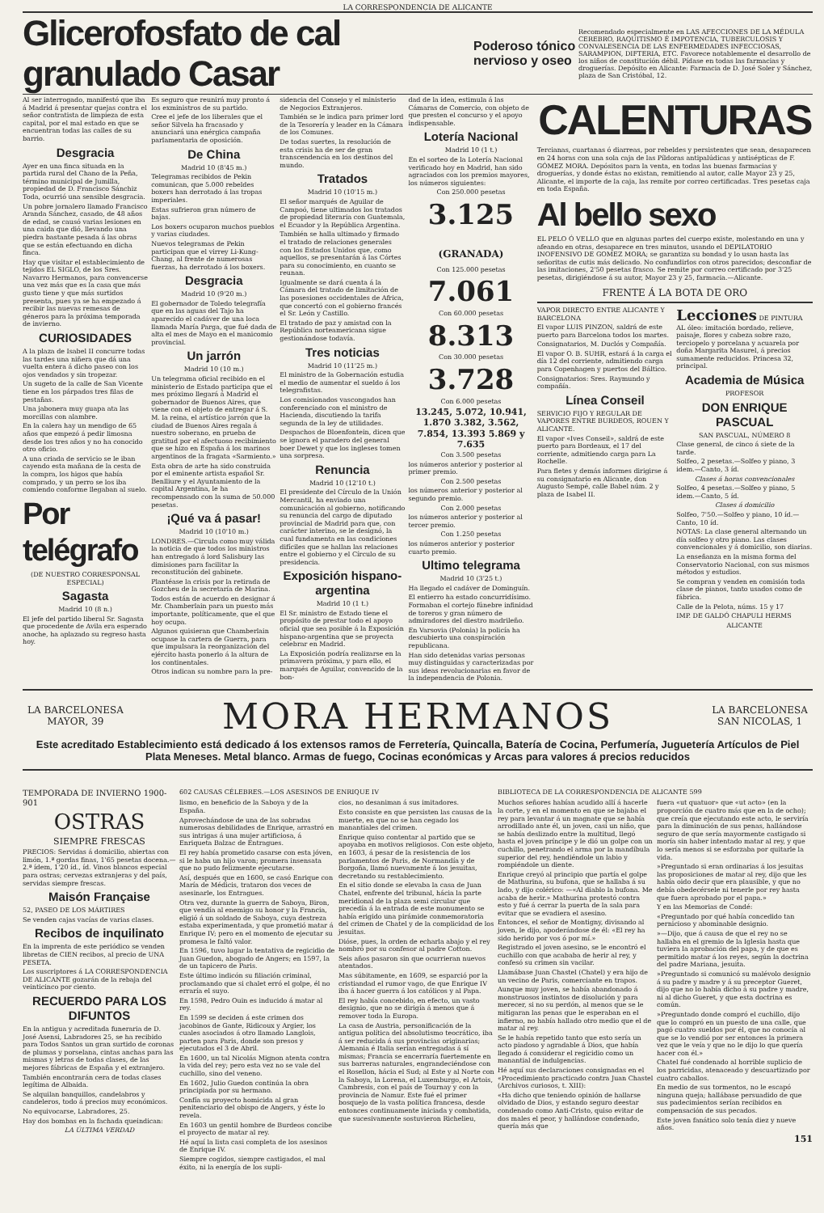LA CORRESPONDENCIA DE ALICANTE
Glicerofosfato de cal granulado Casar
Poderoso tónico nervioso y oseo
Recomendado especialmente en LAS AFECCIONES DE LA MÉDULA CEREBRO, RAQUITISMO É IMPOTENCIA, TUBERCULOSIS Y CONVALESENCIA DE LAS ENFERMEDADES INFECCIOSAS, SARAMPION, DIFTERIA, ETC. Favorece notablemente el desarrollo de los niños de constitución débil. Pídase en todas las farmacias y droguerías. Depósito en Alicante: Farmacia de D. José Soler y Sánchez, plaza de San Cristóbal, 12.
Al ser interrogado, manifestó que iba á Madrid á presentar quejas contra el señor contratista de limpieza de esta capital, por el mal estado en que se encuentran todas las calles de su barrio.
Desgracia
Ayer en una finca situada en la partida rural del Chano de la Peña, término municipal de Jumilla, propiedad de D. Francisco Sánchiz Toda, ocurrió una sensible desgracia.
Un pobre jornalero llamado Francisco Aranda Sánchez, casado, de 48 años de edad, se causó varias lesiones en una caida que dió, llevando una piedra bastante pesada á las obras que se están efectuando en dicha finca.
Hay que visitar el establecimiento de tejidos EL SIGLO, de los Sres. Navarro Hermanos, para convencerse una vez más que es la casa que más gusto tiene y que más surtidos presenta, pues ya se ha empezado á recibir las nuevas remesas de géneros para la próxima temporada de invierno.
CURIOSIDADES
A la plaza de Isabel II concurre todas las tardes una niñera que dá una vuelta entera á dicho paseo con los ojos vendados y sin tropezar.
Un sugeto de la calle de San Vicente tiene en los párpados tres filas de pestañas.
Una jabonera muy guapa ata las morcillas con alambre.
En la calera hay un mendigo de 65 años que empezó á pedir limosna desde los tres años y no ha conocido otro oficio.
A una criada de servicio se le iban cayendo esta mañana de la cesta de la compra, los higos que había comprado, y un perro se los iba comiendo conforme llegaban al suelo.
Por telégrafo
(DE NUESTRO CORRESPONSAL ESPECIAL)
Sagasta
Madrid 10 (8 n.)
El jefe del partido liberal Sr. Sagasta que procedente de Avila era esperado anoche, ha aplazado su regreso hasta hoy.
Es seguro que reunirá muy pronto á los exministros de su partido.
Cree el jefe de los liberales que el señor Silvela ha fracasado y anunciará una enérgica campaña parlamentaria de oposición.
De China
Madrid 10 (8'45 m.)
Telegramas recibidos de Pekin comunican, que 5.000 rebeldes boxers han derrotado á las tropas imperiales.
Estas sufrieron gran número de bajas.
Los boxers ocuparon muchos pueblos y varias ciudades.
Nuevos telegramas de Pekin participan que el virrey Li-Kung-Chang, al frente de numerosas fuerzas, ha derrotado á los boxers.
Desgracia
Madrid 10 (9'20 m.)
El gobernador de Toledo telegrafía que en las aguas del Tajo ha aparecido el cadáver de una loca llamada María Parga, que fué dada de alta el mes de Mayo en el manicomio provincial.
Un jarrón
Madrid 10 (10 m.)
Un telegrama oficial recibido en el ministerio de Estado participa que el mes próximo llegará á Madrid el gobernador de Buenos Aires, que viene con el objeto de entregar á S. M. la reina, el artístico jarrón que la ciudad de Buenos Aires regala á nuestro soberano, en prueba de gratitud por el afectuoso recibimiento que se hizo en España á los marinos argentinos de la fragata «Sarmiento.»
Esta obra de arte ha sido construida por el eminente artista español Sr. Benlliure y el Ayuntamiento de la capital Argentina, le ha recompensado con la suma de 50.000 pesetas.
¡Qué va á pasar!
Madrid 10 (10'10 m.)
LONDRES.—Circula como muy válida la noticia de que todos los ministros han entregado á lord Salisbury las dimisiones para facilitar la reconstitución del gabinete.
Plantéase la crisis por la retirada de Gozcheu de la secretaría de Marina.
Todos están de acuerdo en designar á Mr. Chamberlain para un puesto más importante, políticamente, que el que hoy ocupa.
Algunos quisieran que Chamberlain ocupase la cartera de Guerra, para que impulsara la reorganización del ejército hasta ponerlo á la altura de los continentales.
Otros indican su nombre para la pre-
sidencia del Consejo y el ministerio de Negocios Extranjeros.
También se le indica para primer lord de la Tesorería y leader en la Cámara de los Comunes.
De todas suertes, la resolución de esta crisis ha de ser de gran transcendencia en los destinos del mundo.
Tratados
Madrid 10 (10'15 m.)
El señor marqués de Aguilar de Campoó, tiene ultimados los tratados de propiedad literaria con Guatemala, el Ecuador y la República Argentina.
También se halla ultimado y firmado el tratado de relaciones generales con los Estados Unidos que, como aquellos, se presentarán á las Córtes para su conocimiento, en cuanto se reunan.
Igualmente se dará cuenta á la Cámara del tratado de limitación de las posesiones occidentales de Africa, que concertó con el gobierno francés el Sr. León y Castillo.
El tratado de paz y amistad con la República norteamericana sigue gestionándose todavía.
Tres noticias
Madrid 10 (11'25 m.)
El ministro de la Gobernación estudia el medio de aumentar el sueldo á los telegrafistas.
Los comisionados vascongados han conferenciado con el ministro de Hacienda, discutiendo la tarifa segunda de la ley de utilidades.
Despachos de Bloenfontein, dicen que se ignora el paradero del general boer Dewet y que los ingleses tomen una sorpresa.
Renuncia
Madrid 10 (12'10 t.)
El presidente del Círculo de la Unión Mercantil, ha enviado una comunicación al gobierno, notificando su renuncia del cargo de diputado provincial de Madrid para que, con carácter interino, se le designó, la cual fundamenta en las condiciones difíciles que se hallan las relaciones entre el gobierno y el Círculo de su presidencia.
Exposición hispano-argentina
Madrid 10 (1 t.)
El Sr. ministro de Estado tiene el propósito de prestar todo el apoyo oficial que sea posible á la Exposición hispano-argentina que se proyecta celebrar en Madrid.
La Exposición podría realizarse en la primavera próxima, y para ello, el marqués de Aguilar, convencido de la bon-
dad de la idea, estimula á las Cámaras de Comercio, con objeto de que presten el concurso y el apoyo indispensable.
Lotería Nacional
Madrid 10 (1 t.)
En el sorteo de la Lotería Nacional verificado hoy en Madrid, han sido agraciados con los premios mayores, los números siguientes:
Con 250.000 pesetas
3.125 (GRANADA)
Con 125.000 pesetas
7.061
Con 60.000 pesetas
8.313
Con 30.000 pesetas
3.728
Con 6.000 pesetas
13.245, 5.072, 10.941, 1.870 3.382, 3.562, 7.854, 13.393 5.869 y 7.635
Con 3.500 pesetas
los números anterior y posterior al primer premio.
Con 2.500 pesetas
los números anterior y posterior al segundo premio.
Con 2.000 pesetas
los números anterior y posterior al tercer premio.
Con 1.250 pesetas
los números anterior y posterior cuarto premio.
Ultimo telegrama
Madrid 10 (3'25 t.)
Ha llegado el cadáver de Dominguín.
El entierro ha estado concurridísimo. Formaban el cortejo fúnebre infinidad de toreros y gran número de admiradores del diestro madrileño.
En Varsovia (Polonia) la policía ha descubierto una conspiración republicana.
Han sido detenidas varias personas muy distinguidas y caracterizadas por sus ideas revolucionarias en favor de la independencia de Polonia.
CALENTURAS
Tercianas, cuartanas ó diarreas, por rebeldes y persistentes que sean, desaparecen en 24 horas con una sola caja de las Píldoras antipalúdicas y antisépticas de F. GÓMEZ MORA. Depósitos para la venta, en todas las buenas farmacias y droguerías, y donde éstas no existan, remitiendo al autor, calle Mayor 23 y 25, Alicante, el importe de la caja, las remite por correo certificadas. Tres pesetas caja en toda España.
Al bello sexo
EL PELO Ó VELLO que en algunas partes del cuerpo existe, molestando en una y afeando en otras, desaparece en tres minutos, usando el DEPILATORIO INOFENSIVO DE GOMEZ MORA; se garantiza su bondad y lo usan hasta las señoritas de cutis más delicado. No confundirlos con otros parecidos; desconfiar de las imitaciones, 2'50 pesetas frasco. Se remite por correo certificado por 3'25 pesetas, dirigiéndose á su autor, Mayor 23 y 25, farmacia.—Alicante.
FRENTE Á LA BOTA DE ORO
VAPOR DIRECTO ENTRE ALICANTE Y BARCELONA
El vapor LUIS PINZON, saldrá de este puerto para Barcelona todos los martes.
Consignatarios, M. Duclós y Compañía.
El vapor O. B. SUHR, estará á la carga el día 12 del corriente, admitiendo carga para Copenhagen y puertos del Báltico.
Consignatarios: Sres. Raymundo y compañía.
Línea Conseil
SERVICIO FIJO Y REGULAR DE VAPORES ENTRE BURDEOS, ROUEN Y ALICANTE.
El vapor «Ives Conseil», saldrá de este puerto para Bordeaux, el 17 del corriente, admitiendo carga para La Rochelle.
Para fletes y demás informes dirigirse á su consignatario en Alicante, don Augusto Sempé, calle Babel núm. 2 y plaza de Isabel II.
Lecciones DE PINTURA AL óleo: imitación bordado, relieve, paisaje, flores y cabeza sobre razo, terciopelo y porcelana y acuarela por doña Margarita Masurel, á precios sumamente reducidos. Princesa 32, principal.
Academia de Música
PROFESOR
DON ENRIQUE PASCUAL
SAN PASCUAL, NÚMERO 8
Clase general, de cinco á siete de la tarde.
Solfeo, 2 pesetas.—Solfeo y piano, 3 idem.—Canto, 3 íd.
Clases á horas convencionales
Solfeo, 4 pesetas.—Solfeo y piano, 5 idem.—Canto, 5 íd.
Clases á domicilio
Solfeo, 7'50.—Solfeo y piano, 10 íd.—Canto, 10 íd.
NOTAS: La clase general alternando un día solfeo y otro piano. Las clases convencionales y á domicilio, son diarias.
La enseñanza en la misma forma del Conservatorio Nacional, con sus mismos métodos y estudios.
Se compran y venden en comisión toda clase de pianos, tanto usados como de fábrica.
Calle de la Pelota, núms. 15 y 17
IMP. DE GALDÓ CHAPULI HERMS
ALICANTE
LA BARCELONESA
MAYOR, 39
MORA HERMANOS
LA BARCELONESA
SAN NICOLAS, 1
Este acreditado Establecimiento está dedicado á los extensos ramos de Ferretería, Quincalla, Batería de Cocina, Perfumería, Juguetería Artículos de Piel Plata Meneses. Metal blanco. Armas de fuego, Cocinas económicas y Arcas para valores á precios reducidos
TEMPORADA DE INVIERNO 1900-901
OSTRAS
SIEMPRE FRESCAS
PRECIOS: Servidas á domicilio, abiertas con limón, 1.ª gordas finas, 1'65 pesetas docena.—2.ª ídem, 1'20 íd., íd. Vinos blancos especial para ostras; cervezas extranjeras y del país, servidas siempre frescas.
Maisón Française
52, PASEO DE LOS MÁRTIRES
Se venden cajas vacías de varias clases.
Recibos de inquilinato
En la imprenta de este periódico se venden libretas de CIEN recibos, al precio de UNA PESETA.
Los suscriptores á LA CORRESPONDENCIA DE ALICANTE gozarán de la rebaja del veinticinco por ciento.
RECUERDO PARA LOS DIFUNTOS
En la antigua y acreditada funeraria de D. José Asensi, Labradores 25, se ha recibido para Todos Santos un gran surtido de coronas de plumas y porselana, cintas anchas para las mismas y letras de todas clases, de las mejores fábricas de España y el extranjero.
También encontrarán cera de todas clases legítima de Albaida.
Se alquilan banquillos, candelabros y candeleros, todo á precios muy económicos.
No equivocarse, Labradores, 25.
Hay dos bombas en la fachada queindican:
LA ÚLTIMA VERDAD
602 CAUSAS CÉLEBRES.—LOS ASESINOS DE ENRIQUE IV
lismo, en beneficio de la Saboya y de la España.
Aprovechándose de una de las sobradas numerosas debilidades de Enrique, arrastró en sus intrigas á una mujer artificiosa, á Enriqueta Balzac de Entragues.
El rey había prometido casarse con esta jóven, si le haba un hijo varon; promera insensata que no pudo felizmente ejecutarse.
Así, después que en 1600, se casó Enrique con María de Médicis, trataron dos veces de asesinarle, los Entragues.
Otra vez, durante la guerra de Saboya, Biron, que vendía al enemigo su honor y la Francia, eligió á un soldado de Saboya, cuya destreza estaba experimentada, y que prometió matar á Enrique IV; pero en el momento de ejecutar su promesa le faltó valor.
En 1596, tuvo lugar la tentativa de regicidio de Juan Guedon, abogado de Angers; en 1597, la de un tapicero de Paris.
Este último indicón su filiación criminal, proclamando que si chalet erró el golpe, él no erraría el suyo.
En 1598, Pedro Ouin es inducido á matar al rey.
En 1599 se deciden á este crimen dos jacobinos de Gante, Ridicoux y Argier, los cuales asociados á otro llamado Langlois, parten para Paris, donde son presos y ejecutados el 3 de Abril.
En 1600, un tal Nicolás Mignon atenta contra la vida del rey; pero esta vez no se vale del cuchillo, sino del veneno.
En 1602, Julio Guedon continúa la obra principiada por su hermano.
Confía su proyecto homicida al gran penitenciario del obispo de Angers, y éste lo revela.
En 1603 un gentil hombre de Burdeos concibe el proyecto de matar al rey.
Hé aquí la lista casi completa de los asesinos de Enrique IV.
Siempre cogidos, siempre castigados, el mal éxito, ni la energía de los supli-
cios, no desaniman á sus imitadores.
Esto consiste en que persisten las causas de la muerte, en que no se han cegado los manantiales del crimen.
Enrique quiso contentar al partido que se apoyaba en motivos religiosos. Con este objeto, en 1603, á pesar de la resistencia de los parlamentos de Paris, de Normandía y de Borgoña, llamó nuevamente á los jesuitas, decretando su restablecimiento.
En el sitio donde se elevaba la casa de Juan Chatel, enfrente del tribunal, hácia la parte meridional de la plaza semi circular que precedía á la entrada de este monumento se había erigido una pirámide conmemoratoria del crimen de Chatel y de la complicidad de los jesuitas.
Dióse, pues, la orden de echarla abajo y el rey nombró por su confesor al padre Cotton.
Seis años pasaron sin que ocurrieran nuevos atentados.
Mas súbitamente, en 1609, se esparció por la cristiandad el rumor vago, de que Enrique IV iba á hacer guerra á los católicos y al Papa.
El rey había concebido, en efecto, un vasto designio, que no se dirigía á menos que á remover toda la Europa.
La casa de Austria, personificación de la antigua política del absolutismo teocrático, iba á ser reducida á sus provincias originarias; Alemania é Italia serían entregadas á sí mismas; Francia se encerraría fuertemente en sus barreras naturales, engrandeciéndose con el Rosellon, hácia el Sud; al Este y al Norte con la Saboya, la Lorena, el Luxemburgo, el Artois, Cambresis, con el país de Tournay y con la provincia de Namur. Este fué el primer bosquejo de la vasta política francesa, desde entonces continuamente iniciada y combatida, que sucesivamente sostuvieron Richelieu,
BIBLIOTECA DE LA CORRESPONDENCIA DE ALICANTE 599
Muchos señores habían acudido allí á hacerle la corte, y en el momento en que se bajaba el rey para levantar á un magnate que se había arrodillado ante él, un joven, casi un niño, que se había deslizado entre la multitud, llegó hasta el joven príncipe y le dió un golpe con un cuchillo, penetrando el arma por la mandíbula superior del rey, hendiéndole un labio y rompiéndole un diente.
Enrique creyó al principio que partía el golpe de Mathurina, su bufona, que se hallaba á su lado, y dijo colérico: —«Al diablo la bufona. Me acaba de herir.» Mathurina protestó contra esto y fué á cerrar la puerta de la sala para evitar que se evadiera el asesino.
Entonces, el señor de Montigny, divisando al joven, le dijo, apoderándose de él: «El rey ha sido herido por vos ó por mí.»
Registrado el joven asesino, se le encontró el cuchillo con que acababa de herir al rey, y confesó su crimen sin vacilar.
Llamábase Juan Chastel (Chatel) y era hijo de un vecino de Paris, comerciante en trapos.
Aunque muy joven, se había abandonado á monstruosos instintos de disolución y para merecer, si no su perdón, al menos que se le mitigaran las penas que le esperaban en el infierno, no había hallado otro medio que el de matar al rey.
Se le había repetido tanto que esto sería un acto piadoso y agradable á Dios, que había llegado á considerar el regicidio como un manantial de indulgencias.
Hé aquí sus declaraciones consignadas en el «Procedimiento practicado contra Juan Chastel (Archivos curiosos, t. XIII):
«Ha dicho que teniendo opinión de hallarse olvidado de Dios, y estando seguro deestar condenado como Anti-Cristo, quiso evitar de dos males el peor, y hallándose condenado, quería más que
fuera «ut quatuor» que «ut acto» (en la proporción de cuatro más que en la de ocho); que creía que ejecutando este acto, le serviría para la diminución de sus penas, hallándose seguro de que sería mayormente castigado si moría sin haber intentado matar al rey, y que lo sería menos si se esforzaba por quitarle la vida.
»Preguntado si eran ordinarias á los jesuitas las proposiciones de matar al rey, dijo que les había oido decir que era plausible, y que no debía obedecérsele ni tenerle por rey hasta que fuera aprobado por el papa.»
Y en las Memorias de Condé:
«Preguntado por qué había concedido tan pernicioso y abominable designio.
»—Dijo, que á causa de que el rey no se hallaba en el gremio de la Iglesia hasta que tuviera la aprobación del papa, y de que es permitido matar á los reyes, según la doctrina del padre Mariana, jesuita.
»Preguntado si comunicó su malévolo designio á su padre y madre y á su preceptor Gueret, dijo que no lo había dicho á su padre y madre, ni al dicho Gueret, y que esta doctrina es común.
»Preguntado donde compró el cuchillo, dijo que lo compró en un puesto de una calle, que pagó cuatro sueldos por él, que no conocía al que se lo vendió por ser entonces la primera vez que le veía y que no le dijo lo que quería hacer con él.»
Chatel fué condenado al horrible suplicio de los parricidas, atenaceado y descuartizado por cuatro caballos.
En medio de sus tormentos, no le escapó ninguna queja; hallábase persuadido de que sus padecimientos serían recibidos en compensación de sus pecados.
Este joven fanático solo tenía diez y nueve años.
151